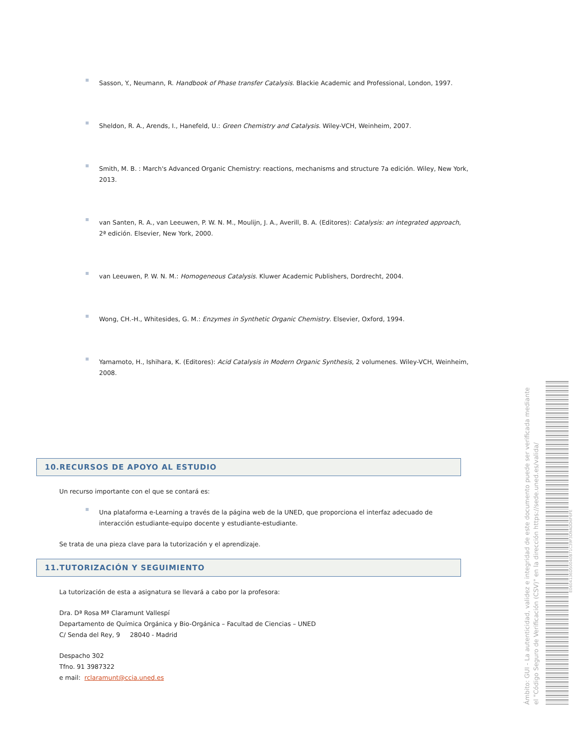Sasson, Y., Neumann, R. Handbook of Phase transfer Catalysis. Blackie Academic and Professional, London, 1997.
Sheldon, R. A., Arends, I., Hanefeld, U.: Green Chemistry and Catalysis. Wiley-VCH, Weinheim, 2007.
Smith, M. B. : March's Advanced Organic Chemistry: reactions, mechanisms and structure 7a edición. Wiley, New York, 2013.
van Santen, R. A., van Leeuwen, P. W. N. M., Moulijn, J. A., Averill, B. A. (Editores): Catalysis: an integrated approach, 2ª edición. Elsevier, New York, 2000.
van Leeuwen, P. W. N. M.: Homogeneous Catalysis. Kluwer Academic Publishers, Dordrecht, 2004.
Wong, CH.-H., Whitesides, G. M.: Enzymes in Synthetic Organic Chemistry. Elsevier, Oxford, 1994.
Yamamoto, H., Ishihara, K. (Editores): Acid Catalysis in Modern Organic Synthesis, 2 volumenes. Wiley-VCH, Weinheim, 2008.
10.RECURSOS DE APOYO AL ESTUDIO
Un recurso importante con el que se contará es:
Una plataforma e-Learning a través de la página web de la UNED, que proporciona el interfaz adecuado de interacción estudiante-equipo docente y estudiante-estudiante.
Se trata de una pieza clave para la tutorización y el aprendizaje.
11.TUTORIZACIÓN Y SEGUIMIENTO
La tutorización de esta a asignatura se llevará a cabo por la profesora:
Dra. Dª Rosa Mª Claramunt Vallespí
Departamento de Química Orgánica y Bio-Orgánica – Facultad de Ciencias – UNED
C/ Senda del Rey, 9 28040 - Madrid
Despacho 302
Tfno. 91 3987322
e mail: rclaramunt@ccia.uned.es
Ámbito: GUI - La autenticidad, validez e integridad de este documento puede ser verificada mediante el "Código Seguro de Verificación (CSV)" en la dirección https://sede.uned.es/valida/
E0604136D50040B71C39F3D9ADD6F6FE